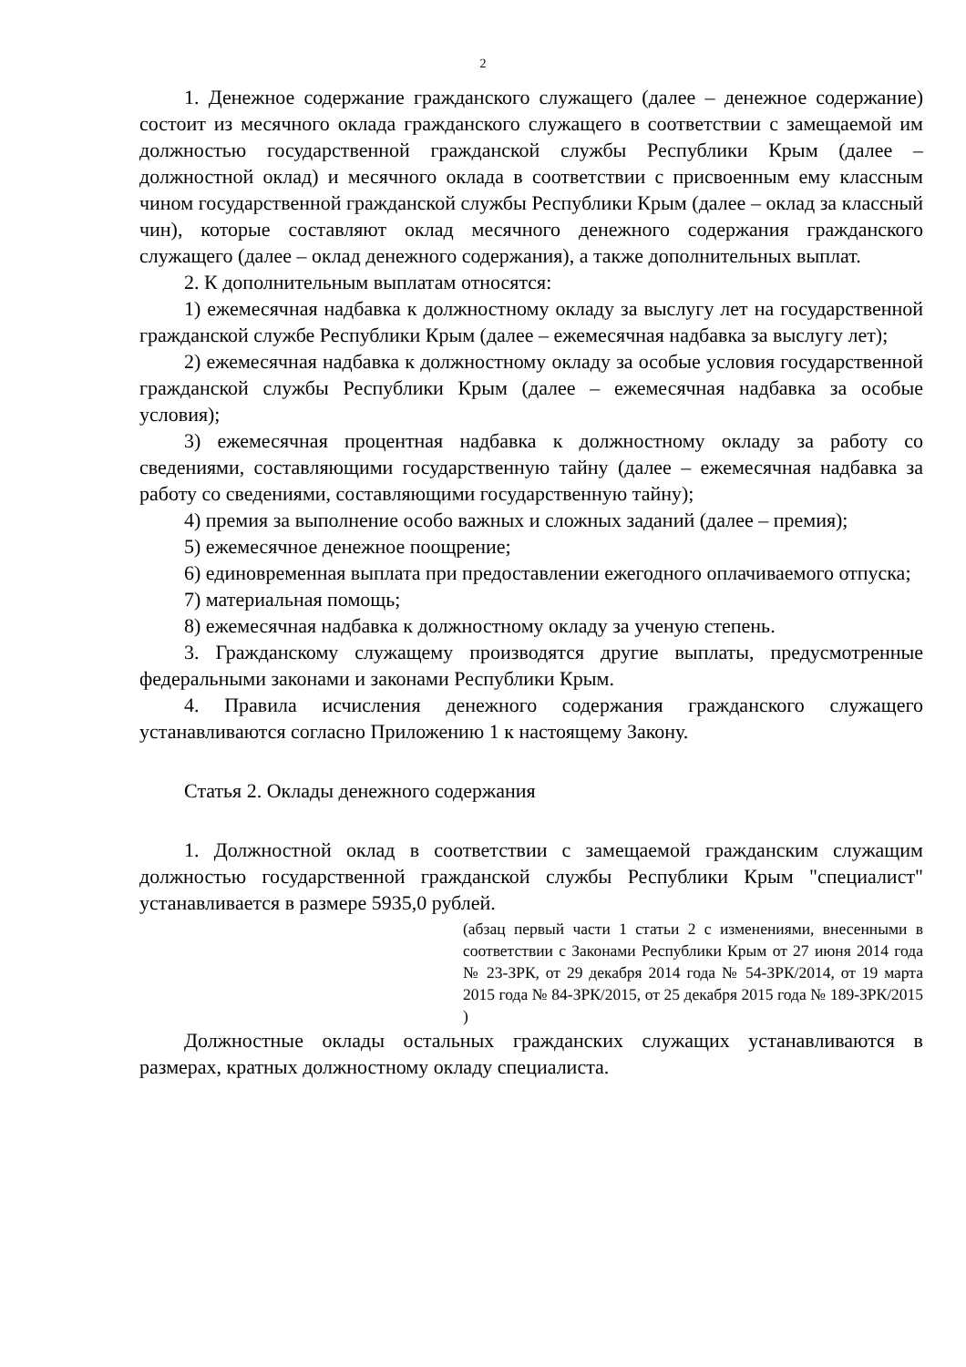2
1. Денежное содержание гражданского служащего (далее – денежное содержание) состоит из месячного оклада гражданского служащего в соответствии с замещаемой им должностью государственной гражданской службы Республики Крым (далее – должностной оклад) и месячного оклада в соответствии с присвоенным ему классным чином государственной гражданской службы Республики Крым (далее – оклад за классный чин), которые составляют оклад месячного денежного содержания гражданского служащего (далее – оклад денежного содержания), а также дополнительных выплат.
2. К дополнительным выплатам относятся:
1) ежемесячная надбавка к должностному окладу за выслугу лет на государственной гражданской службе Республики Крым (далее – ежемесячная надбавка за выслугу лет);
2) ежемесячная надбавка к должностному окладу за особые условия государственной гражданской службы Республики Крым (далее – ежемесячная надбавка за особые условия);
3) ежемесячная процентная надбавка к должностному окладу за работу со сведениями, составляющими государственную тайну (далее – ежемесячная надбавка за работу со сведениями, составляющими государственную тайну);
4) премия за выполнение особо важных и сложных заданий (далее – премия);
5) ежемесячное денежное поощрение;
6) единовременная выплата при предоставлении ежегодного оплачиваемого отпуска;
7) материальная помощь;
8) ежемесячная надбавка к должностному окладу за ученую степень.
3. Гражданскому служащему производятся другие выплаты, предусмотренные федеральными законами и законами Республики Крым.
4. Правила исчисления денежного содержания гражданского служащего устанавливаются согласно Приложению 1 к настоящему Закону.
Статья 2. Оклады денежного содержания
1. Должностной оклад в соответствии с замещаемой гражданским служащим должностью государственной гражданской службы Республики Крым "специалист" устанавливается в размере 5935,0 рублей.
(абзац первый части 1 статьи 2 с изменениями, внесенными в соответствии с Законами Республики Крым от 27 июня 2014 года № 23-ЗРК, от 29 декабря 2014 года № 54-ЗРК/2014, от 19 марта 2015 года № 84-ЗРК/2015, от 25 декабря 2015 года № 189-ЗРК/2015 )
Должностные оклады остальных гражданских служащих устанавливаются в размерах, кратных должностному окладу специалиста.